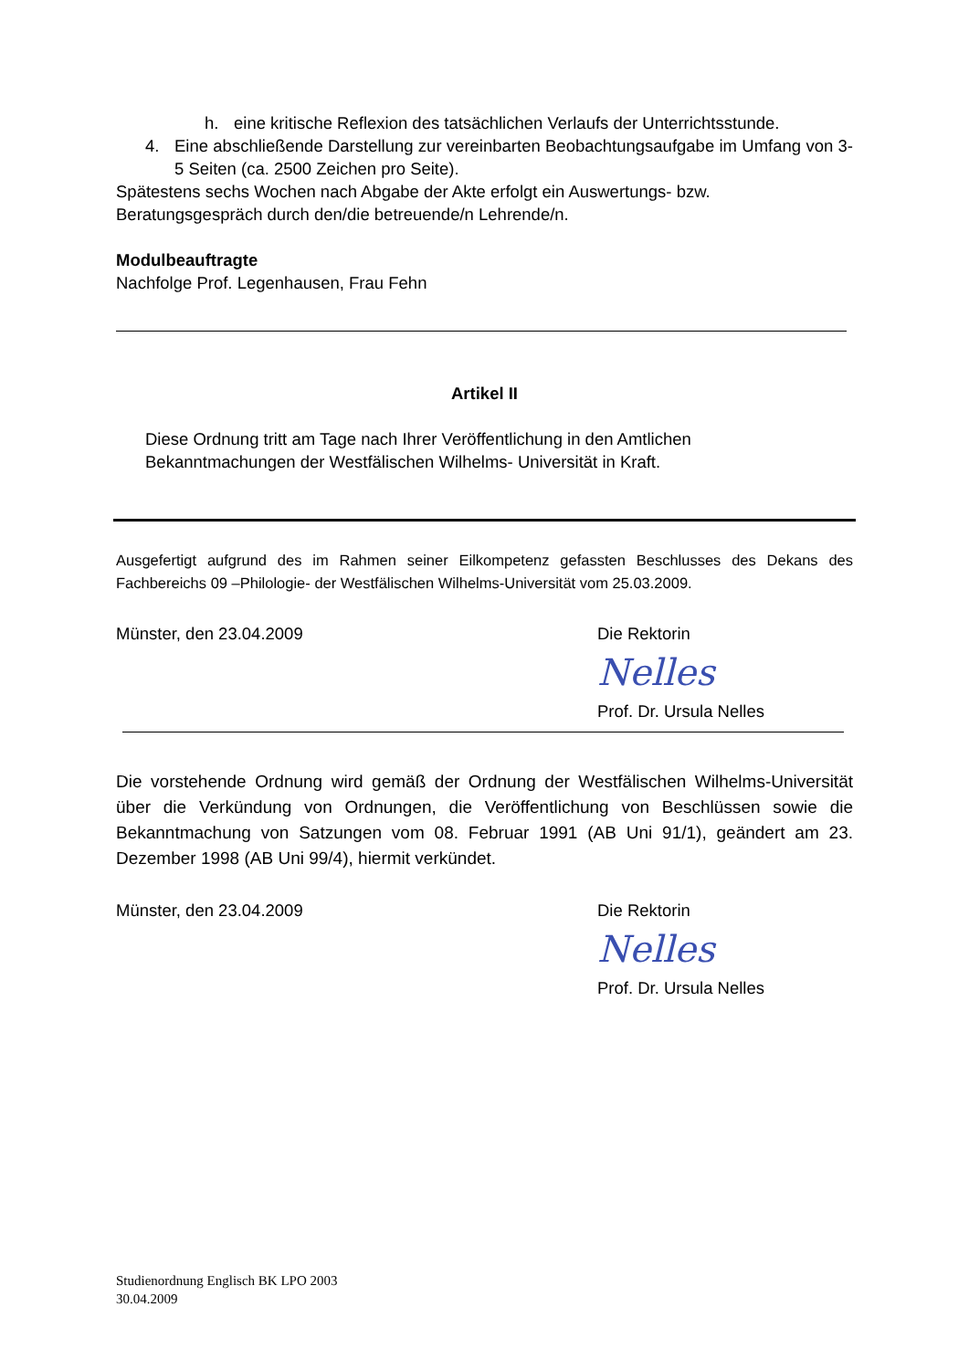h. eine kritische Reflexion des tatsächlichen Verlaufs der Unterrichtsstunde.
4. Eine abschließende Darstellung zur vereinbarten Beobachtungsaufgabe im Umfang von 3-5 Seiten (ca. 2500 Zeichen pro Seite).
Spätestens sechs Wochen nach Abgabe der Akte erfolgt ein Auswertungs- bzw. Beratungsgespräch durch den/die betreuende/n Lehrende/n.
Modulbeauftragte
Nachfolge Prof. Legenhausen, Frau Fehn
Artikel II
Diese Ordnung tritt am Tage nach Ihrer Veröffentlichung in den Amtlichen Bekanntmachungen der Westfälischen Wilhelms- Universität in Kraft.
Ausgefertigt aufgrund des im Rahmen seiner Eilkompetenz gefassten Beschlusses des Dekans des Fachbereichs 09 –Philologie- der Westfälischen Wilhelms-Universität vom 25.03.2009.
Münster, den 23.04.2009 Die Rektorin
Nelles
Prof. Dr. Ursula Nelles
Die vorstehende Ordnung wird gemäß der Ordnung der Westfälischen Wilhelms-Universität über die Verkündung von Ordnungen, die Veröffentlichung von Beschlüssen sowie die Bekanntmachung von Satzungen vom 08. Februar 1991 (AB Uni 91/1), geändert am 23. Dezember 1998 (AB Uni 99/4), hiermit verkündet.
Münster, den 23.04.2009 Die Rektorin
Nelles
Prof. Dr. Ursula Nelles
Studienordnung Englisch BK LPO 2003
30.04.2009